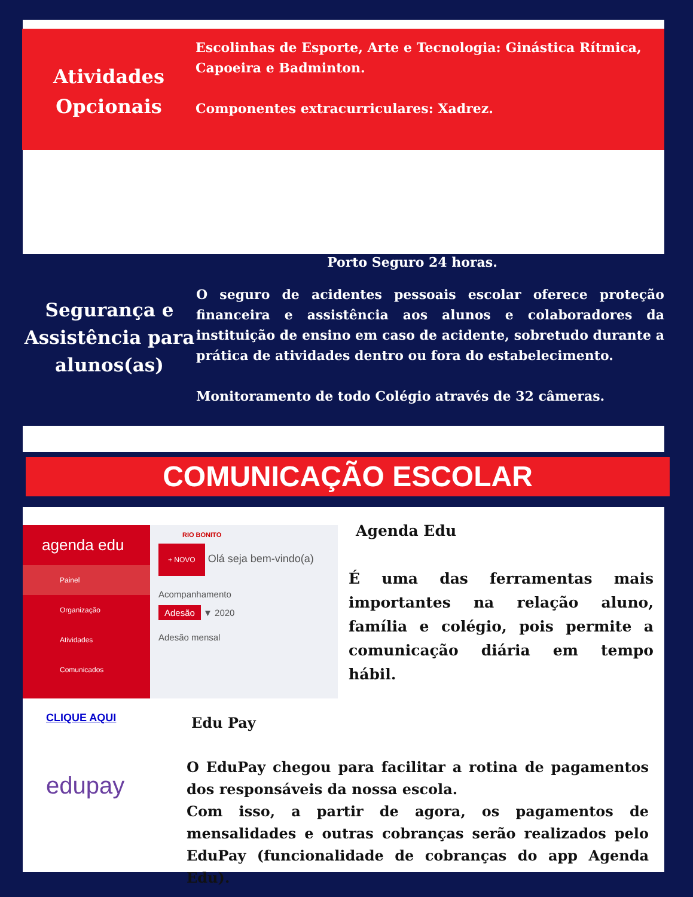Atividades
Opcionais
Escolinhas de Esporte, Arte e Tecnologia: Ginástica Rítmica, Capoeira e Badminton.
Componentes extracurriculares: Xadrez.
Porto Seguro 24 horas.
Segurança e Assistência para alunos(as)
O seguro de acidentes pessoais escolar oferece proteção financeira e assistência aos alunos e colaboradores da instituição de ensino em caso de acidente, sobretudo durante a prática de atividades dentro ou fora do estabelecimento.
Monitoramento de todo Colégio através de 32 câmeras.
COMUNICAÇÃO ESCOLAR
agenda edu
Painel
Organização
Atividades
Comunicados
RIO BONITO
+ NOVO Olá seja bem-vindo(a)
Acompanhamento
Adesão ▼ 2020
Adesão mensal
Agenda Edu
É uma das ferramentas mais importantes na relação aluno, família e colégio, pois permite a comunicação diária em tempo hábil.
CLIQUE AQUI
edupay
Edu Pay
O EduPay chegou para facilitar a rotina de pagamentos dos responsáveis da nossa escola.
Com isso, a partir de agora, os pagamentos de mensalidades e outras cobranças serão realizados pelo EduPay (funcionalidade de cobranças do app Agenda Edu).